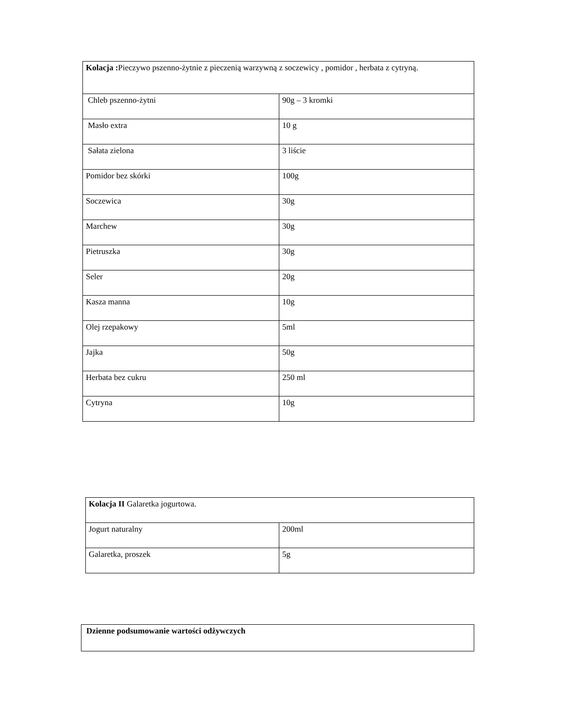| Kolacja : Pieczywo pszenno-żytnie z pieczenią warzywną z soczewicy , pomidor , herbata z cytryną. | |
| Chleb pszenno-żytni | 90g – 3 kromki |
| Masło extra | 10 g |
| Sałata zielona | 3 liście |
| Pomidor bez skórki | 100g |
| Soczewica | 30g |
| Marchew | 30g |
| Pietruszka | 30g |
| Seler | 20g |
| Kasza manna | 10g |
| Olej rzepakowy | 5ml |
| Jajka | 50g |
| Herbata bez cukru | 250 ml |
| Cytryna | 10g |
| Kolacja II Galaretka jogurtowa. | |
| Jogurt naturalny | 200ml |
| Galaretka, proszek | 5g |
| Dzienne podsumowanie wartości odżywczych |